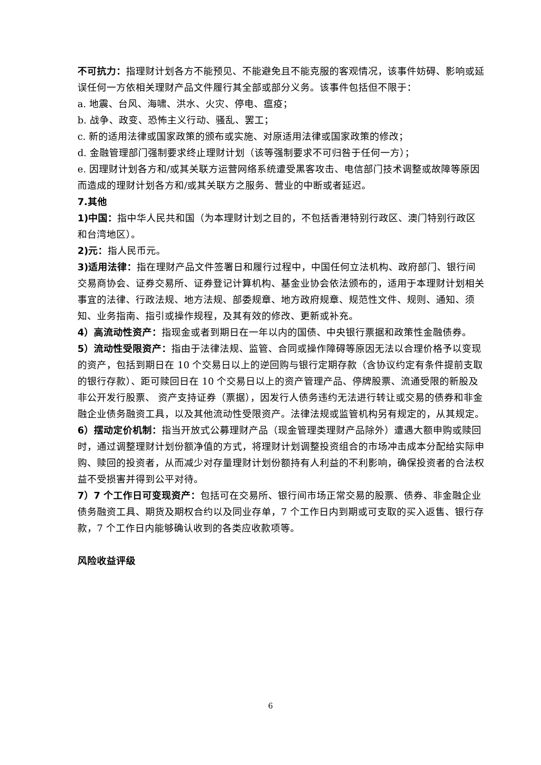不可抗力：指理财计划各方不能预见、不能避免且不能克服的客观情况，该事件妨碍、影响或延误任何一方依相关理财产品文件履行其全部或部分义务。该事件包括但不限于：
a. 地震、台风、海啸、洪水、火灾、停电、瘟疫；
b. 战争、政变、恐怖主义行动、骚乱、罢工；
c. 新的适用法律或国家政策的颁布或实施、对原适用法律或国家政策的修改；
d. 金融管理部门强制要求终止理财计划（该等强制要求不可归咎于任何一方）；
e. 因理财计划各方和/或其关联方运营网络系统遭受黑客攻击、电信部门技术调整或故障等原因而造成的理财计划各方和/或其关联方之服务、营业的中断或者延迟。
7.其他
1)中国：指中华人民共和国（为本理财计划之目的，不包括香港特别行政区、澳门特别行政区和台湾地区）。
2)元：指人民币元。
3)适用法律：指在理财产品文件签署日和履行过程中，中国任何立法机构、政府部门、银行间交易商协会、证券交易所、证券登记计算机构、基金业协会依法颁布的，适用于本理财计划相关事宜的法律、行政法规、地方法规、部委规章、地方政府规章、规范性文件、规则、通知、须知、业务指南、指引或操作规程，及其有效的修改、更新或补充。
4）高流动性资产：指现金或者到期日在一年以内的国债、中央银行票据和政策性金融债券。
5）流动性受限资产：指由于法律法规、监管、合同或操作障碍等原因无法以合理价格予以变现的资产，包括到期日在 10 个交易日以上的逆回购与银行定期存款（含协议约定有条件提前支取的银行存款）、距可赎回日在 10 个交易日以上的资产管理产品、停牌股票、流通受限的新股及非公开发行股票、 资产支持证券（票据），因发行人债务违约无法进行转让或交易的债券和非金融企业债务融资工具，以及其他流动性受限资产。法律法规或监管机构另有规定的，从其规定。
6）摆动定价机制：指当开放式公募理财产品（现金管理类理财产品除外）遭遇大额申购或赎回时，通过调整理财计划份额净值的方式，将理财计划调整投资组合的市场冲击成本分配给实际申购、赎回的投资者，从而减少对存量理财计划份额持有人利益的不利影响，确保投资者的合法权益不受损害并得到公平对待。
7）7 个工作日可变现资产：包括可在交易所、银行间市场正常交易的股票、债券、非金融企业债务融资工具、期货及期权合约以及同业存单，7 个工作日内到期或可支取的买入返售、银行存款，7 个工作日内能够确认收到的各类应收款项等。
风险收益评级
6